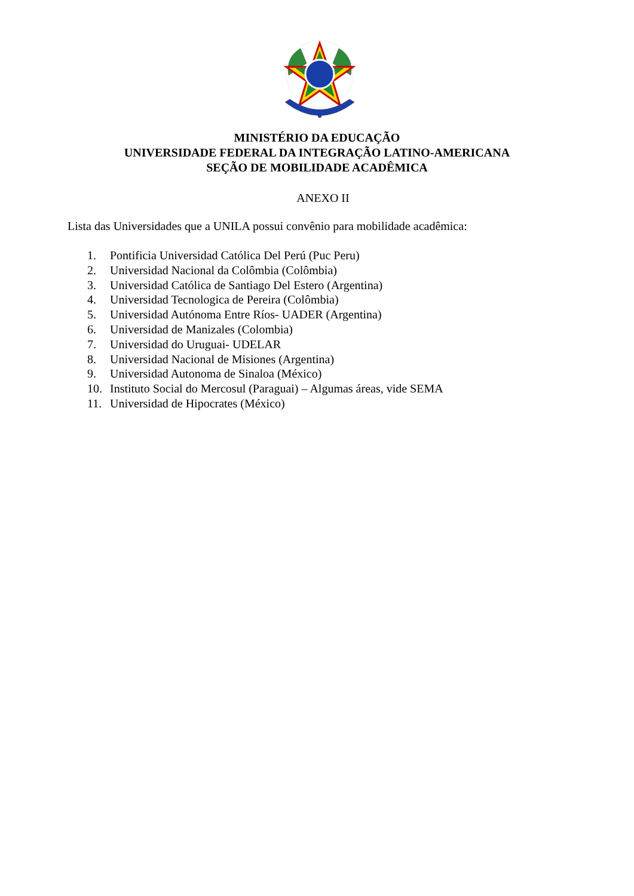MINISTÉRIO DA EDUCAÇÃO
UNIVERSIDADE FEDERAL DA INTEGRAÇÃO LATINO-AMERICANA
SEÇÃO DE MOBILIDADE ACADÊMICA
ANEXO II
Lista das Universidades que a UNILA possui convênio para mobilidade acadêmica:
1. Pontificia Universidad Católica Del Perú (Puc Peru)
2. Universidad Nacional da Colômbia (Colômbia)
3. Universidad Católica de Santiago Del Estero (Argentina)
4. Universidad Tecnologica de Pereira (Colômbia)
5. Universidad Autónoma Entre Ríos- UADER (Argentina)
6. Universidad de Manizales (Colombia)
7. Universidad do Uruguai- UDELAR
8. Universidad Nacional de Misiones (Argentina)
9. Universidad Autonoma de Sinaloa (México)
10. Instituto Social do Mercosul (Paraguai) – Algumas áreas, vide SEMA
11. Universidad de Hipocrates (México)